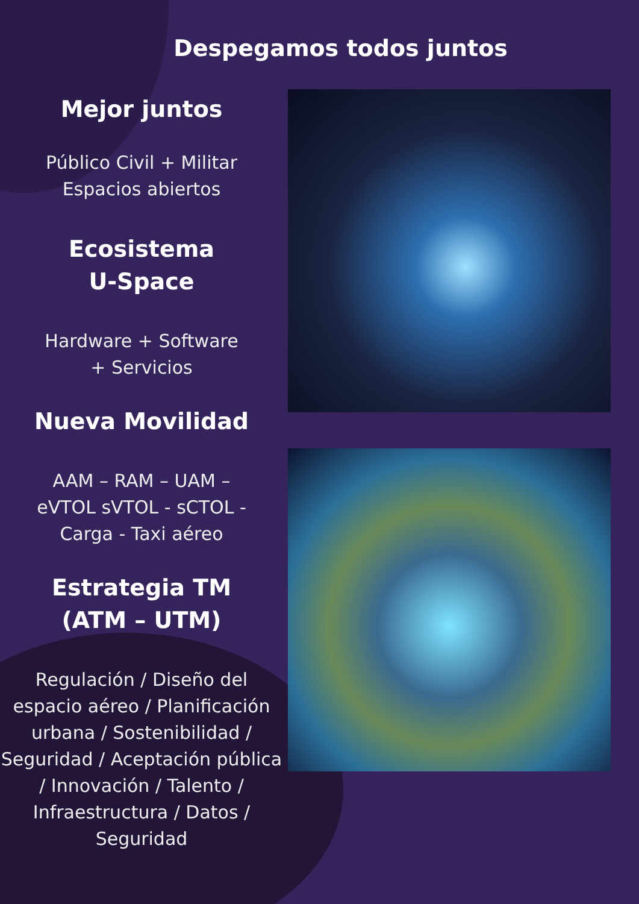Despegamos todos juntos
Mejor juntos
Público Civil + Militar
Espacios abiertos
Ecosistema
U-Space
Hardware + Software
+ Servicios
Nueva Movilidad
AAM – RAM – UAM –
eVTOL sVTOL - sCTOL -
Carga - Taxi aéreo
Estrategia TM
(ATM – UTM)
Regulación / Diseño del espacio aéreo / Planificación urbana / Sostenibilidad / Seguridad / Aceptación pública / Innovación / Talento / Infraestructura / Datos / Seguridad